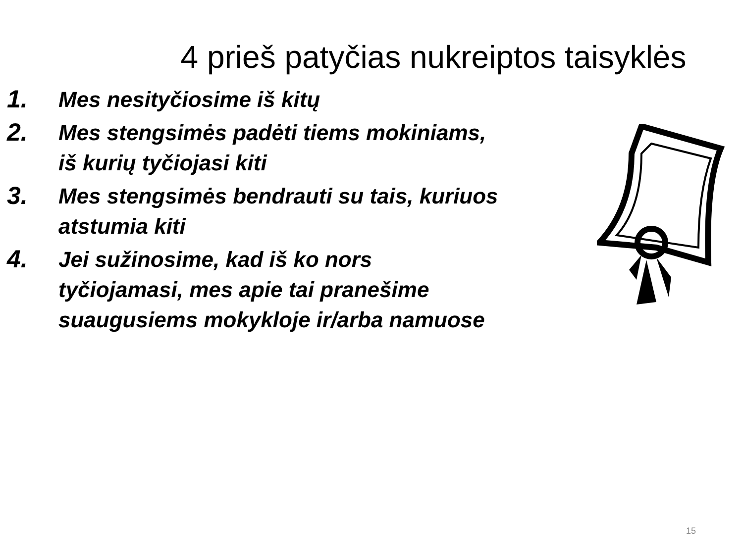4 prieš patyčias nukreiptos taisyklės
1. Mes nesityčiosime iš kitų
2. Mes stengsimės padėti tiems mokiniams, iš kurių tyčiojasi kiti
3. Mes stengsimės bendrauti su tais, kuriuos atstumia kiti
4. Jei sužinosime, kad iš ko nors tyčiojamasi, mes apie tai pranešime suaugusiems mokykloje ir/arba namuose
15